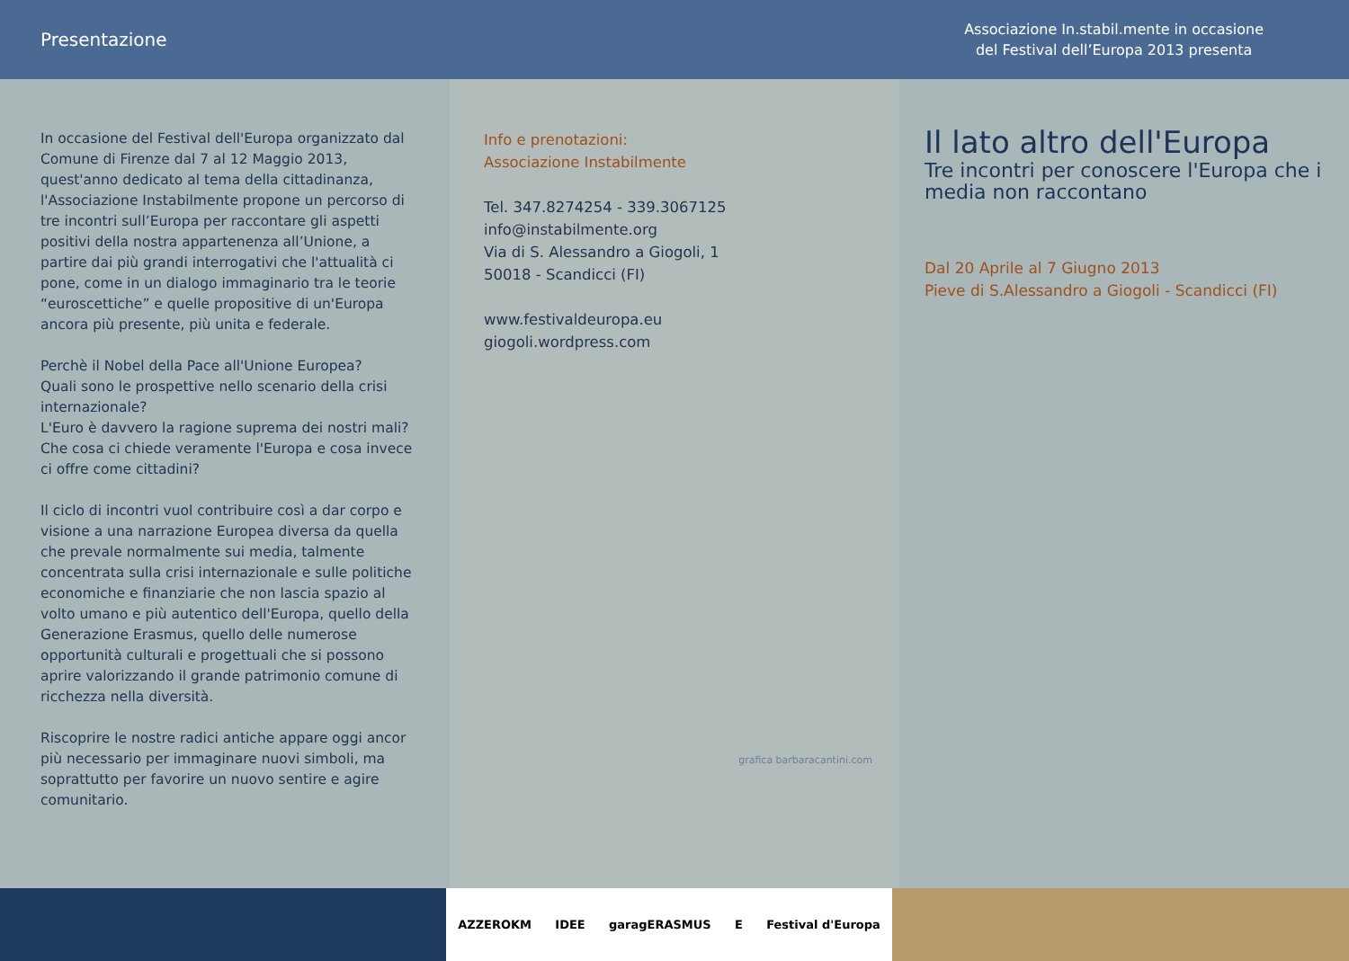Presentazione
Associazione In.stabil.mente in occasione
del Festival dell’Europa 2013 presenta
In occasione del Festival dell'Europa organizzato dal Comune di Firenze dal 7 al 12 Maggio 2013, quest'anno dedicato al tema della cittadinanza, l'Associazione Instabilmente propone un percorso di tre incontri sull’Europa per raccontare gli aspetti positivi della nostra appartenenza all’Unione, a partire dai più grandi interrogativi che l'attualità ci pone, come in un dialogo immaginario tra le teorie “euroscettiche” e quelle propositive di un'Europa ancora più presente, più unita e federale.
Perchè il Nobel della Pace all'Unione Europea?
Quali sono le prospettive nello scenario della crisi internazionale?
L'Euro è davvero la ragione suprema dei nostri mali?
Che cosa ci chiede veramente l'Europa e cosa invece ci offre come cittadini?
Il ciclo di incontri vuol contribuire così a dar corpo e visione a una narrazione Europea diversa da quella che prevale normalmente sui media, talmente concentrata sulla crisi internazionale e sulle politiche economiche e finanziarie che non lascia spazio al volto umano e più autentico dell'Europa, quello della Generazione Erasmus, quello delle numerose opportunità culturali e progettuali che si possono aprire valorizzando il grande patrimonio comune di ricchezza nella diversità.
Riscoprire le nostre radici antiche appare oggi ancor più necessario per immaginare nuovi simboli, ma soprattutto per favorire un nuovo sentire e agire comunitario.
Info e prenotazioni:
Associazione Instabilmente
Tel. 347.8274254 - 339.3067125
info@instabilmente.org
Via di S. Alessandro a Giogoli, 1
50018 - Scandicci (FI)
www.festivaldeuropa.eu
giogoli.wordpress.com
grafica barbaracantini.com
Il lato altro dell'Europa
Tre incontri per conoscere l'Europa che i media non raccontano
Dal 20 Aprile al 7 Giugno 2013
Pieve di S.Alessandro a Giogoli - Scandicci (FI)
AZZEROKM IDEE garagERASMUS E Festival d'Europa